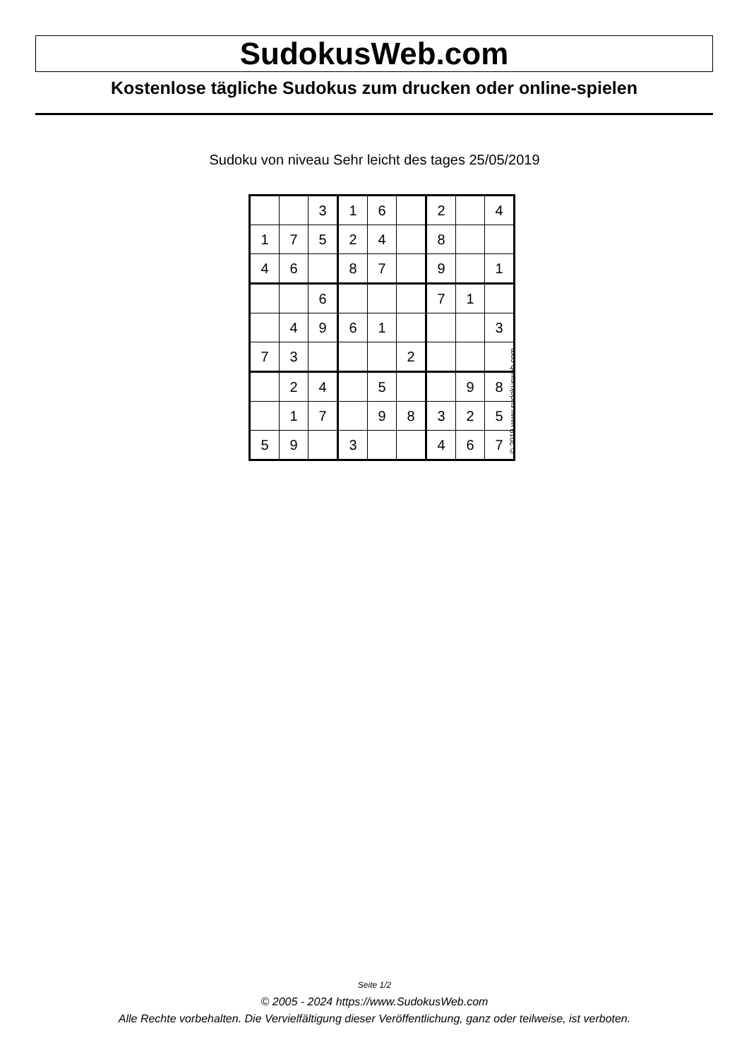SudokusWeb.com
Kostenlose tägliche Sudokus zum drucken oder online-spielen
Sudoku von niveau Sehr leicht des tages 25/05/2019
| | | 3 | 1 | 6 | | 2 | | 4 |
| 1 | 7 | 5 | 2 | 4 | | 8 | | |
| 4 | 6 | | 8 | 7 | | 9 | | 1 |
| | | 6 | | | | 7 | 1 | |
| | 4 | 9 | 6 | 1 | | | | 3 |
| 7 | 3 | | | | 2 | | | |
| | 2 | 4 | | 5 | | | 9 | 8 |
| | 1 | 7 | | 9 | 8 | 3 | 2 | 5 |
| 5 | 9 | | 3 | | | 4 | 6 | 7 |
© 2019 www.sudokusweb.com
Seite 1/2
© 2005 - 2024 https://www.SudokusWeb.com
Alle Rechte vorbehalten. Die Vervielfältigung dieser Veröffentlichung, ganz oder teilweise, ist verboten.